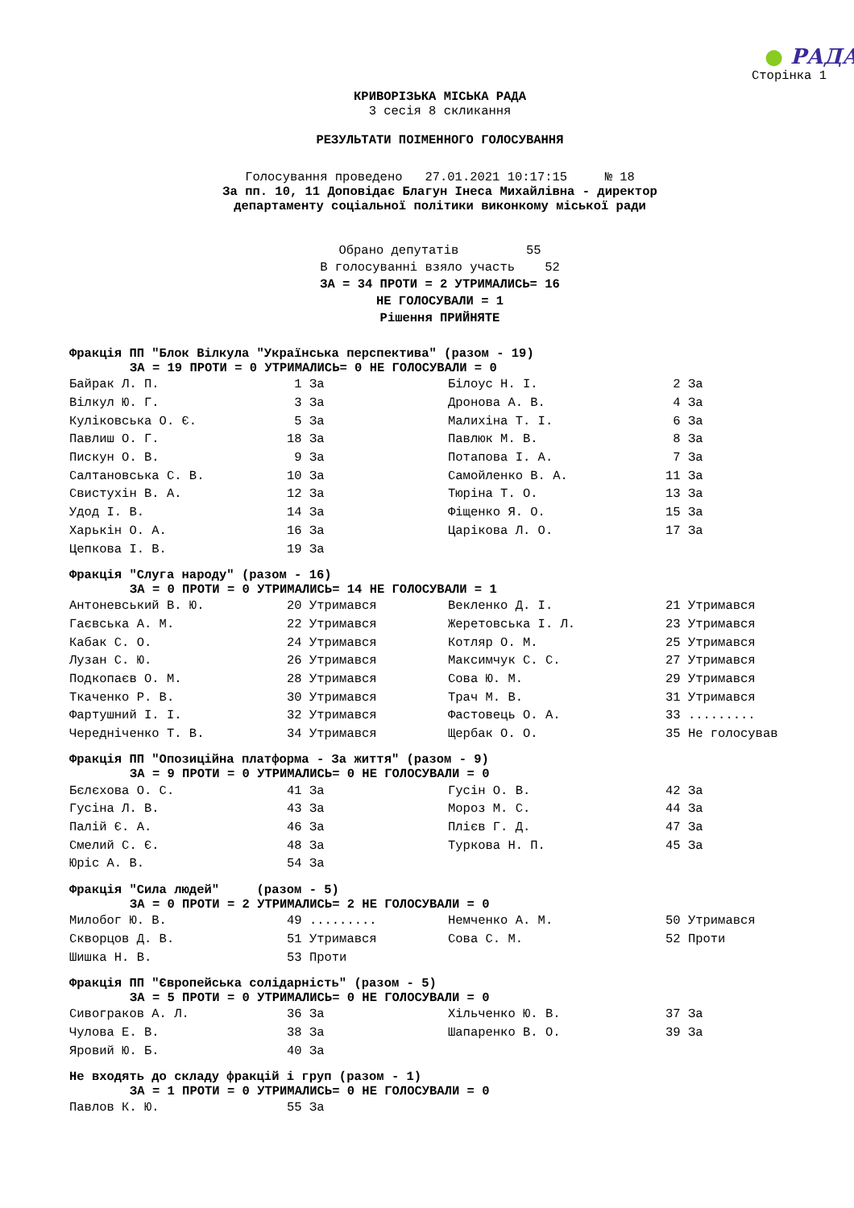● РАДА
Сторінка 1
КРИВОРІЗЬКА МІСЬКА РАДА
3 сесія 8 скликання
РЕЗУЛЬТАТИ ПОІМЕННОГО ГОЛОСУВАННЯ
Голосування проведено 27.01.2021 10:17:15 № 18
За пп. 10, 11 Доповідає Благун Інеса Михайлівна - директор
департаменту соціальної політики виконкому міської ради
Обрано депутатів 55
В голосуванні взяло участь 52
ЗА = 34 ПРОТИ = 2 УТРИМАЛИСЬ= 16
НЕ ГОЛОСУВАЛИ = 1
Рішення ПРИЙНЯТЕ
Фракція ПП "Блок Вілкула "Українська перспектива" (разом - 19)
ЗА = 19 ПРОТИ = 0 УТРИМАЛИСЬ= 0 НЕ ГОЛОСУВАЛИ = 0
| Байрак Л. П. | 1 За | Білоус Н. І. | 2 За |
| Вілкул Ю. Г. | 3 За | Дронова А. В. | 4 За |
| Куліковська О. Є. | 5 За | Малихіна Т. І. | 6 За |
| Павлиш О. Г. | 18 За | Павлюк М. В. | 8 За |
| Пискун О. В. | 9 За | Потапова І. А. | 7 За |
| Салтановська С. В. | 10 За | Самойленко В. А. | 11 За |
| Свистухін В. А. | 12 За | Тюріна Т. О. | 13 За |
| Удод І. В. | 14 За | Фіщенко Я. О. | 15 За |
| Харькін О. А. | 16 За | Царікова Л. О. | 17 За |
| Цепкова І. В. | 19 За | | |
Фракція "Слуга народу" (разом - 16)
ЗА = 0 ПРОТИ = 0 УТРИМАЛИСЬ= 14 НЕ ГОЛОСУВАЛИ = 1
| Антоневський В. Ю. | 20 Утримався | Векленко Д. І. | 21 Утримався |
| Гаєвська А. М. | 22 Утримався | Жеретовська І. Л. | 23 Утримався |
| Кабак С. О. | 24 Утримався | Котляр О. М. | 25 Утримався |
| Лузан С. Ю. | 26 Утримався | Максимчук С. С. | 27 Утримався |
| Подкопаєв О. М. | 28 Утримався | Сова Ю. М. | 29 Утримався |
| Ткаченко Р. В. | 30 Утримався | Трач М. В. | 31 Утримався |
| Фартушний І. І. | 32 Утримався | Фастовець О. А. | 33 ......... |
| Чередніченко Т. В. | 34 Утримався | Щербак О. О. | 35 Не голосував |
Фракція ПП "Опозиційна платформа - За життя" (разом - 9)
ЗА = 9 ПРОТИ = 0 УТРИМАЛИСЬ= 0 НЕ ГОЛОСУВАЛИ = 0
| Бєлєхова О. С. | 41 За | Гусін О. В. | 42 За |
| Гусіна Л. В. | 43 За | Мороз М. С. | 44 За |
| Палій Є. А. | 46 За | Плієв Г. Д. | 47 За |
| Смелий С. Є. | 48 За | Туркова Н. П. | 45 За |
| Юріс А. В. | 54 За | | |
Фракція "Сила людей" (разом - 5)
ЗА = 0 ПРОТИ = 2 УТРИМАЛИСЬ= 2 НЕ ГОЛОСУВАЛИ = 0
| Милобог Ю. В. | 49 ......... | Немченко А. М. | 50 Утримався |
| Скворцов Д. В. | 51 Утримався | Сова С. М. | 52 Проти |
| Шишка Н. В. | 53 Проти | | |
Фракція ПП "Європейська солідарність" (разом - 5)
ЗА = 5 ПРОТИ = 0 УТРИМАЛИСЬ= 0 НЕ ГОЛОСУВАЛИ = 0
| Сивограков А. Л. | 36 За | Хільченко Ю. В. | 37 За |
| Чулова Е. В. | 38 За | Шапаренко В. О. | 39 За |
| Яровий Ю. Б. | 40 За | | |
Не входять до складу фракцій і груп (разом - 1)
ЗА = 1 ПРОТИ = 0 УТРИМАЛИСЬ= 0 НЕ ГОЛОСУВАЛИ = 0
| Павлов К. Ю. | 55 За |